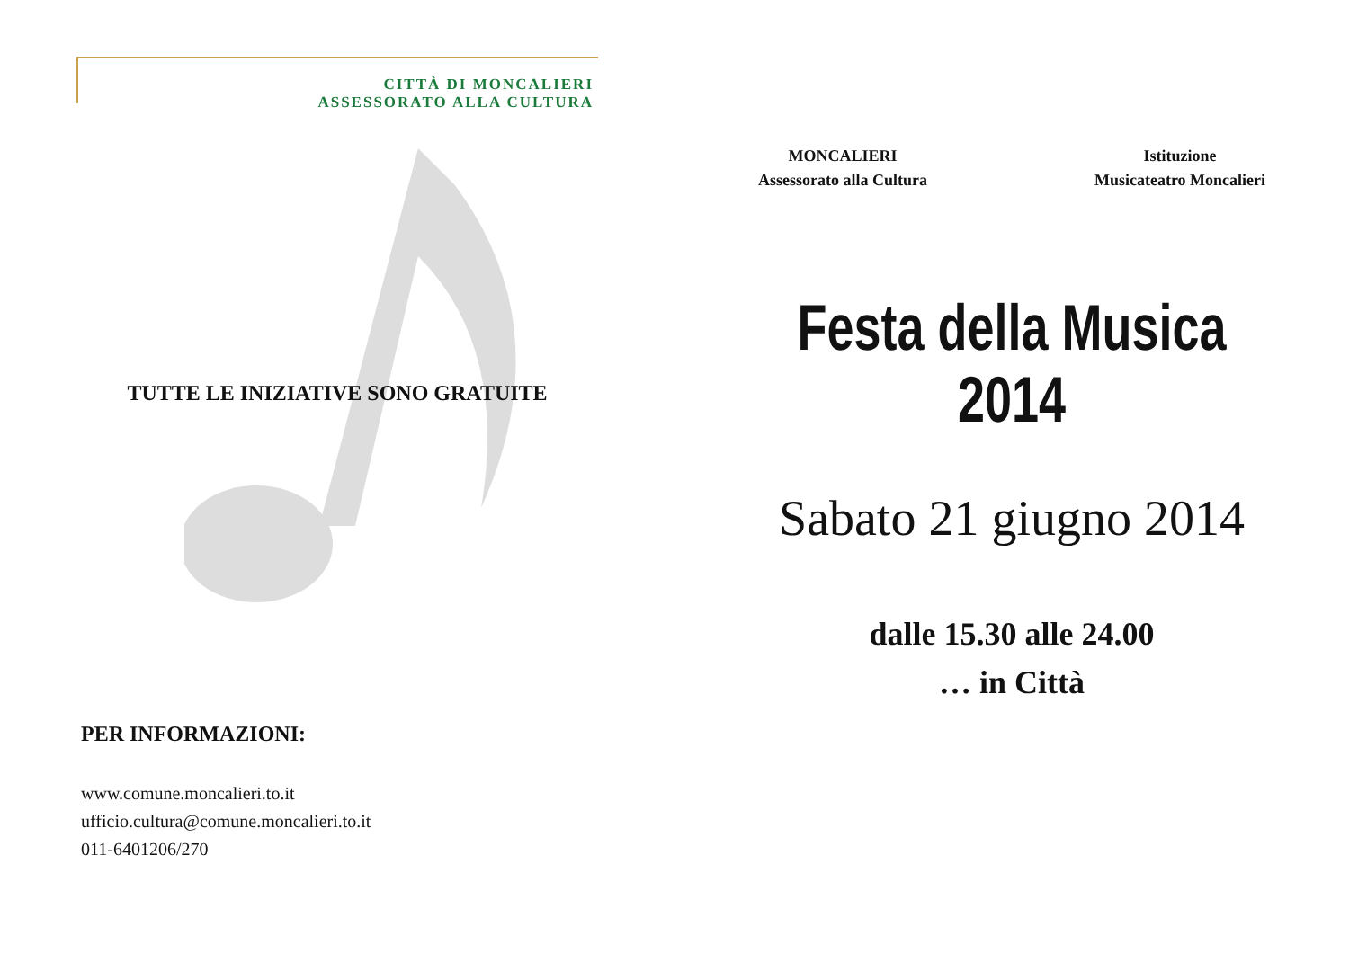CITTÀ DI MONCALIERI
ASSESSORATO ALLA CULTURA
TUTTE LE INIZIATIVE SONO GRATUITE
PER INFORMAZIONI:
www.comune.moncalieri.to.it
ufficio.cultura@comune.moncalieri.to.it
011-6401206/270
MONCALIERI
Assessorato alla Cultura
Istituzione
Musicateatro Moncalieri
Festa della Musica
2014
Sabato 21 giugno 2014
dalle 15.30 alle 24.00
… in Città